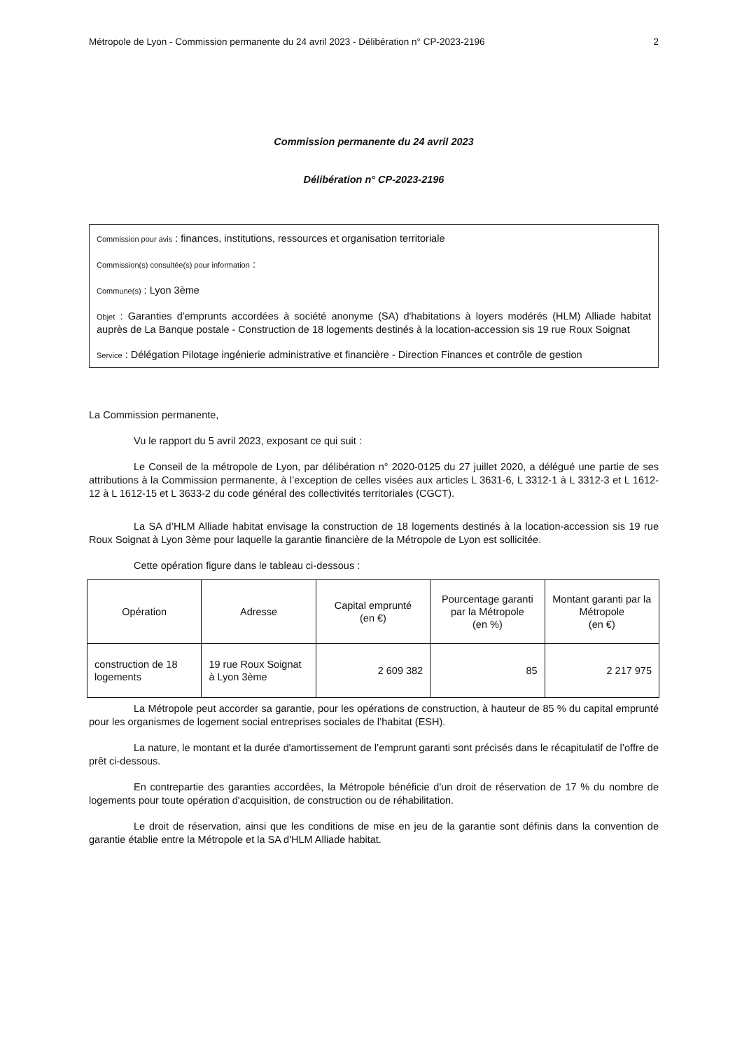Métropole de Lyon - Commission permanente du 24 avril 2023 - Délibération n° CP-2023-2196 2
Commission permanente du 24 avril 2023
Délibération n° CP-2023-2196
Commission pour avis : finances, institutions, ressources et organisation territoriale
Commission(s) consultée(s) pour information :
Commune(s) : Lyon 3ème
Objet : Garanties d'emprunts accordées à société anonyme (SA) d'habitations à loyers modérés (HLM) Alliade habitat auprès de La Banque postale - Construction de 18 logements destinés à la location-accession sis 19 rue Roux Soignat
Service : Délégation Pilotage ingénierie administrative et financière - Direction Finances et contrôle de gestion
La Commission permanente,
Vu le rapport du 5 avril 2023, exposant ce qui suit :
Le Conseil de la métropole de Lyon, par délibération n° 2020-0125 du 27 juillet 2020, a délégué une partie de ses attributions à la Commission permanente, à l’exception de celles visées aux articles L 3631-6, L 3312-1 à L 3312-3 et L 1612-12 à L 1612-15 et L 3633-2 du code général des collectivités territoriales (CGCT).
La SA d’HLM Alliade habitat envisage la construction de 18 logements destinés à la location-accession sis 19 rue Roux Soignat à Lyon 3ème pour laquelle la garantie financière de la Métropole de Lyon est sollicitée.
Cette opération figure dans le tableau ci-dessous :
| Opération | Adresse | Capital emprunté (en €) | Pourcentage garanti par la Métropole (en %) | Montant garanti par la Métropole (en €) |
| --- | --- | --- | --- | --- |
| construction de 18 logements | 19 rue Roux Soignat à Lyon 3ème | 2 609 382 | 85 | 2 217 975 |
La Métropole peut accorder sa garantie, pour les opérations de construction, à hauteur de 85 % du capital emprunté pour les organismes de logement social entreprises sociales de l’habitat (ESH).
La nature, le montant et la durée d'amortissement de l’emprunt garanti sont précisés dans le récapitulatif de l’offre de prêt ci-dessous.
En contrepartie des garanties accordées, la Métropole bénéficie d'un droit de réservation de 17 % du nombre de logements pour toute opération d'acquisition, de construction ou de réhabilitation.
Le droit de réservation, ainsi que les conditions de mise en jeu de la garantie sont définis dans la convention de garantie établie entre la Métropole et la SA d'HLM Alliade habitat.